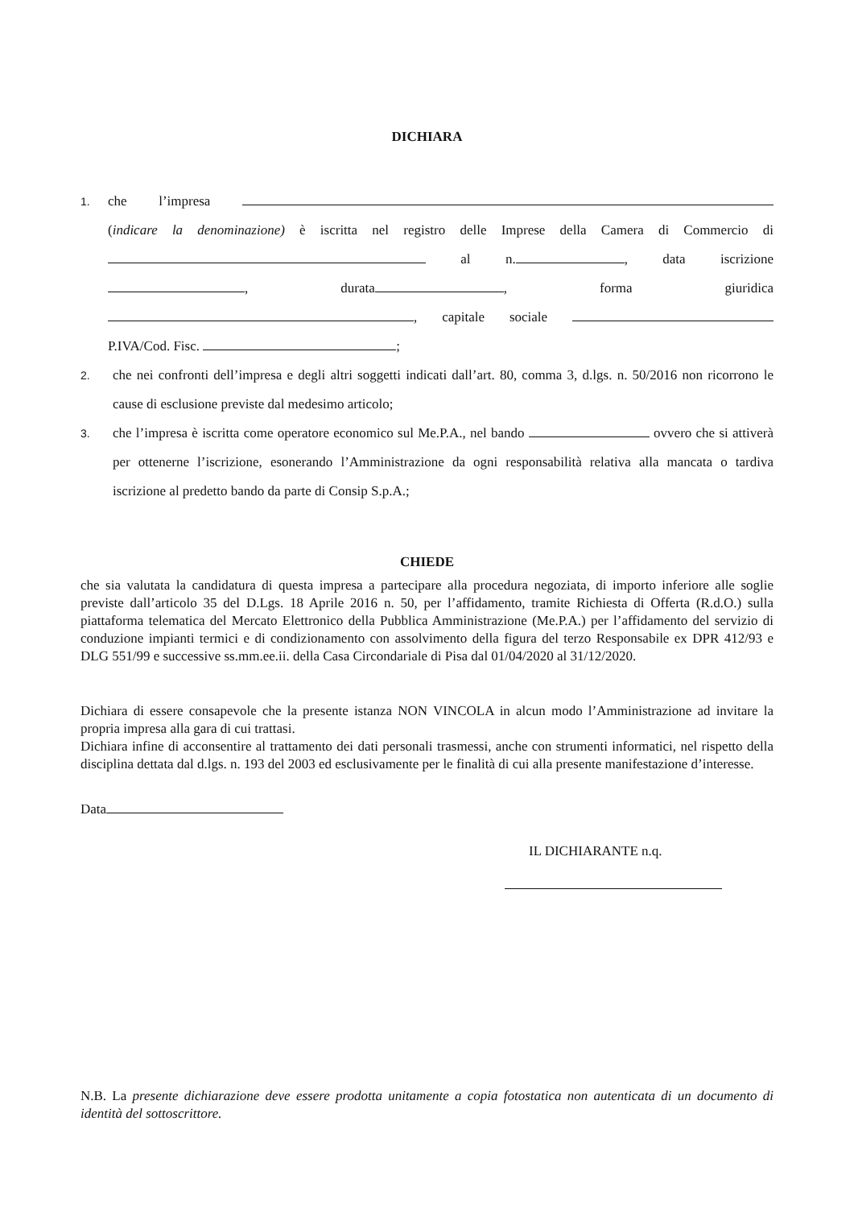DICHIARA
1.
che l’impresa (indicare la denominazione) è iscritta nel registro delle Imprese della Camera di Commercio di al n. , data iscrizione , durata , forma giuridica , capitale sociale P.IVA/Cod. Fisc. ;
2.
che nei confronti dell’impresa e degli altri soggetti indicati dall’art. 80, comma 3, d.lgs. n. 50/2016 non ricorrono le cause di esclusione previste dal medesimo articolo;
3.
che l’impresa è iscritta come operatore economico sul Me.P.A., nel bando ovvero che si attiverà per ottenerne l’iscrizione, esonerando l’Amministrazione da ogni responsabilità relativa alla mancata o tardiva iscrizione al predetto bando da parte di Consip S.p.A.;
CHIEDE
che sia valutata la candidatura di questa impresa a partecipare alla procedura negoziata, di importo inferiore alle soglie previste dall’articolo 35 del D.Lgs. 18 Aprile 2016 n. 50, per l’affidamento, tramite Richiesta di Offerta (R.d.O.) sulla piattaforma telematica del Mercato Elettronico della Pubblica Amministrazione (Me.P.A.) per l’affidamento del servizio di conduzione impianti termici e di condizionamento con assolvimento della figura del terzo Responsabile ex DPR 412/93 e DLG 551/99 e successive ss.mm.ee.ii. della Casa Circondariale di Pisa dal 01/04/2020 al 31/12/2020.
Dichiara di essere consapevole che la presente istanza NON VINCOLA in alcun modo l’Amministrazione ad invitare la propria impresa alla gara di cui trattasi.
Dichiara infine di acconsentire al trattamento dei dati personali trasmessi, anche con strumenti informatici, nel rispetto della disciplina dettata dal d.lgs. n. 193 del 2003 ed esclusivamente per le finalità di cui alla presente manifestazione d’interesse.
Data
IL DICHIARANTE n.q.
N.B. La presente dichiarazione deve essere prodotta unitamente a copia fotostatica non autenticata di un documento di identità del sottoscrittore.